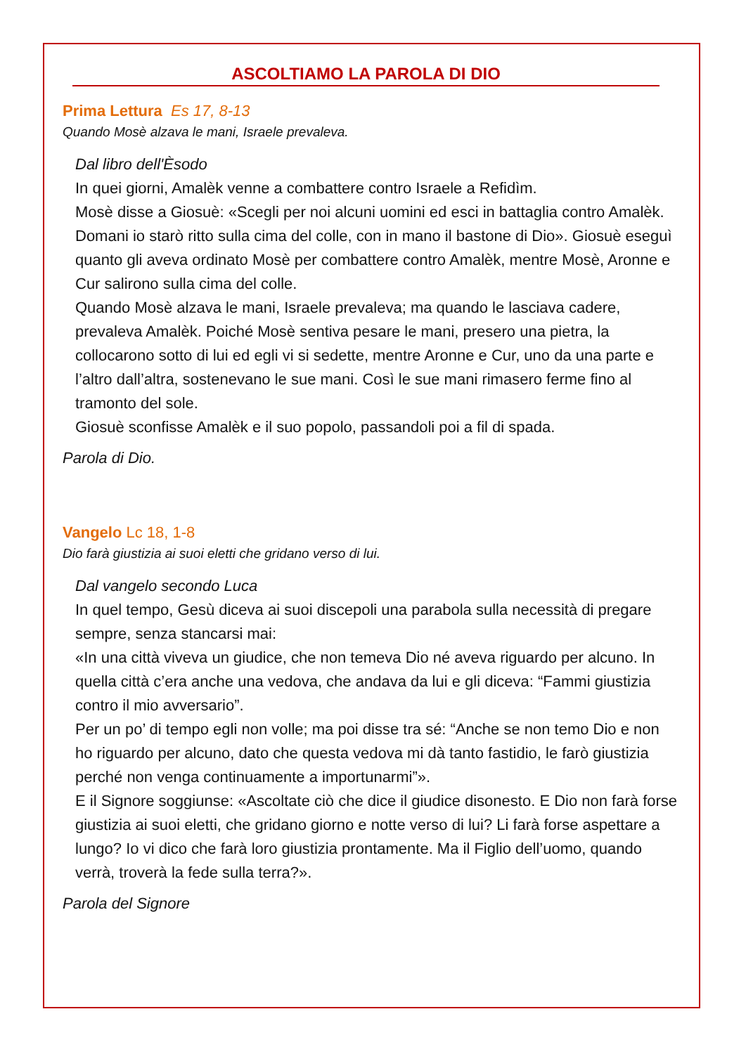ASCOLTIAMO LA PAROLA DI DIO
Prima Lettura Es 17, 8-13
Quando Mosè alzava le mani, Israele prevaleva.
Dal libro dell'Èsodo
In quei giorni, Amalèk venne a combattere contro Israele a Refidìm.
Mosè disse a Giosuè: «Scegli per noi alcuni uomini ed esci in battaglia contro Amalèk. Domani io starò ritto sulla cima del colle, con in mano il bastone di Dio». Giosuè eseguì quanto gli aveva ordinato Mosè per combattere contro Amalèk, mentre Mosè, Aronne e Cur salirono sulla cima del colle.
Quando Mosè alzava le mani, Israele prevaleva; ma quando le lasciava cadere, prevaleva Amalèk. Poiché Mosè sentiva pesare le mani, presero una pietra, la collocarono sotto di lui ed egli vi si sedette, mentre Aronne e Cur, uno da una parte e l’altro dall’altra, sostenevano le sue mani. Così le sue mani rimasero ferme fino al tramonto del sole.
Giosuè sconfisse Amalèk e il suo popolo, passandoli poi a fil di spada.
Parola di Dio.
Vangelo Lc 18, 1-8
Dio farà giustizia ai suoi eletti che gridano verso di lui.
Dal vangelo secondo Luca
In quel tempo, Gesù diceva ai suoi discepoli una parabola sulla necessità di pregare sempre, senza stancarsi mai:
«In una città viveva un giudice, che non temeva Dio né aveva riguardo per alcuno. In quella città c’era anche una vedova, che andava da lui e gli diceva: “Fammi giustizia contro il mio avversario”.
Per un po’ di tempo egli non volle; ma poi disse tra sé: “Anche se non temo Dio e non ho riguardo per alcuno, dato che questa vedova mi dà tanto fastidio, le farò giustizia perché non venga continuamente a importunarmi”».
E il Signore soggiunse: «Ascoltate ciò che dice il giudice disonesto. E Dio non farà forse giustizia ai suoi eletti, che gridano giorno e notte verso di lui? Li farà forse aspettare a lungo? Io vi dico che farà loro giustizia prontamente. Ma il Figlio dell’uomo, quando verrà, troverà la fede sulla terra?».
Parola del Signore